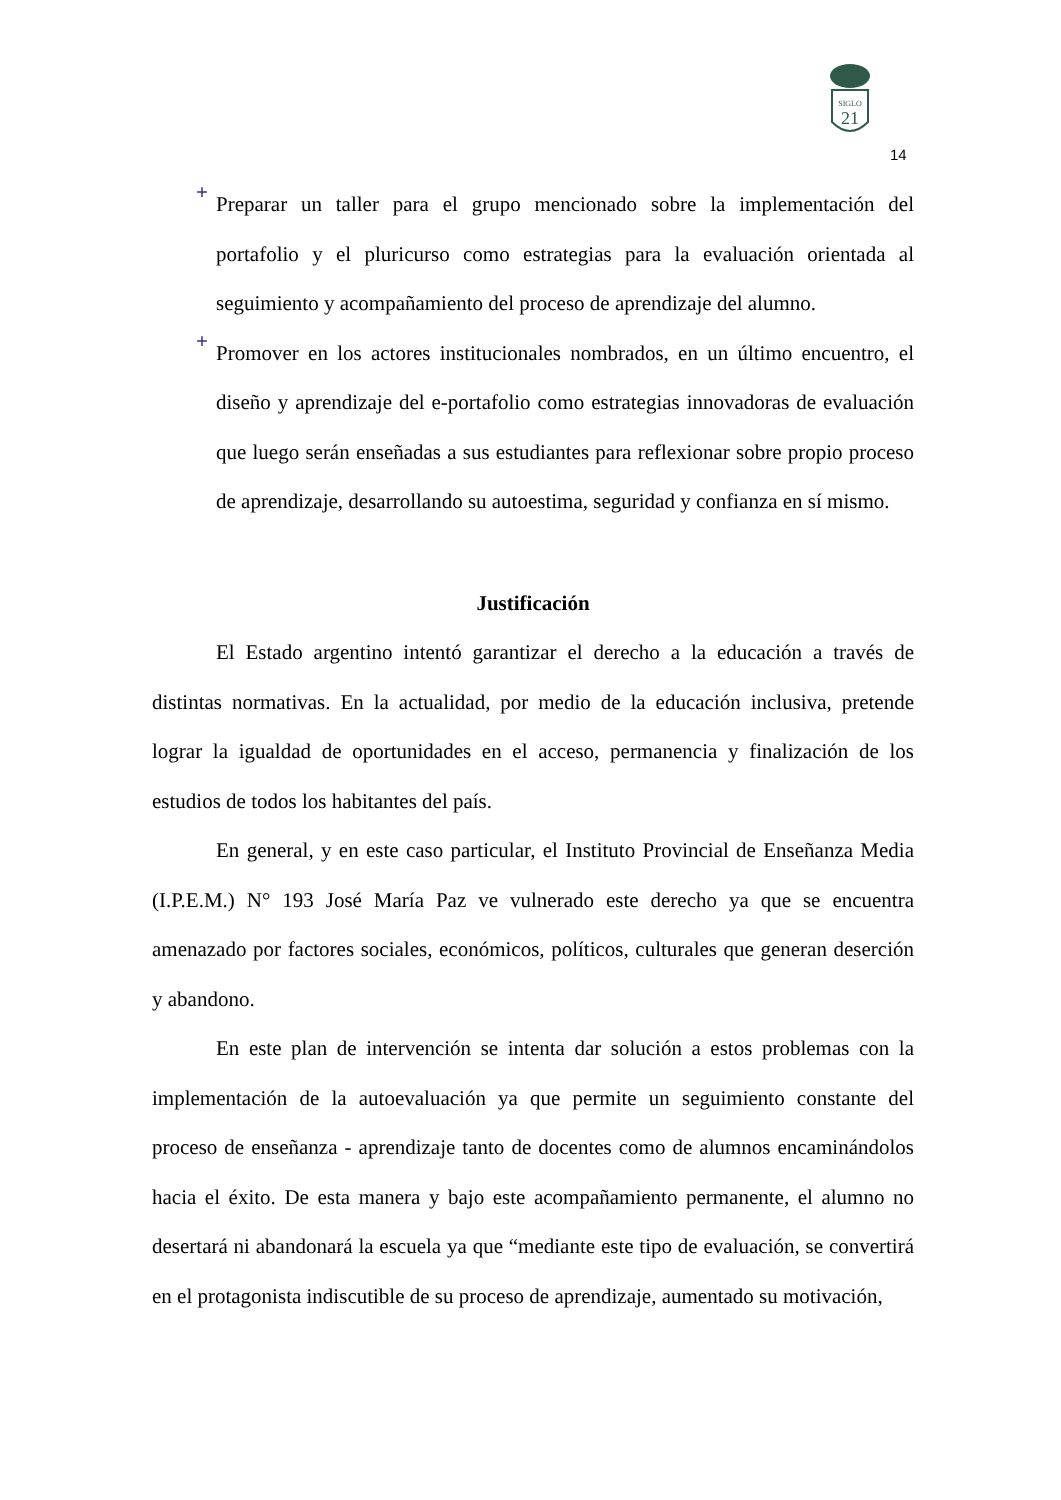SIGLO
21
14
+
Preparar un taller para el grupo mencionado sobre la implementación del portafolio y el pluricurso como estrategias para la evaluación orientada al seguimiento y acompañamiento del proceso de aprendizaje del alumno.
+
Promover en los actores institucionales nombrados, en un último encuentro, el diseño y aprendizaje del e-portafolio como estrategias innovadoras de evaluación que luego serán enseñadas a sus estudiantes para reflexionar sobre propio proceso de aprendizaje, desarrollando su autoestima, seguridad y confianza en sí mismo.
Justificación
El Estado argentino intentó garantizar el derecho a la educación a través de distintas normativas. En la actualidad, por medio de la educación inclusiva, pretende lograr la igualdad de oportunidades en el acceso, permanencia y finalización de los estudios de todos los habitantes del país.
En general, y en este caso particular, el Instituto Provincial de Enseñanza Media (I.P.E.M.) N° 193 José María Paz ve vulnerado este derecho ya que se encuentra amenazado por factores sociales, económicos, políticos, culturales que generan deserción y abandono.
En este plan de intervención se intenta dar solución a estos problemas con la implementación de la autoevaluación ya que permite un seguimiento constante del proceso de enseñanza - aprendizaje tanto de docentes como de alumnos encaminándolos hacia el éxito. De esta manera y bajo este acompañamiento permanente, el alumno no desertará ni abandonará la escuela ya que “mediante este tipo de evaluación, se convertirá en el protagonista indiscutible de su proceso de aprendizaje, aumentado su motivación,